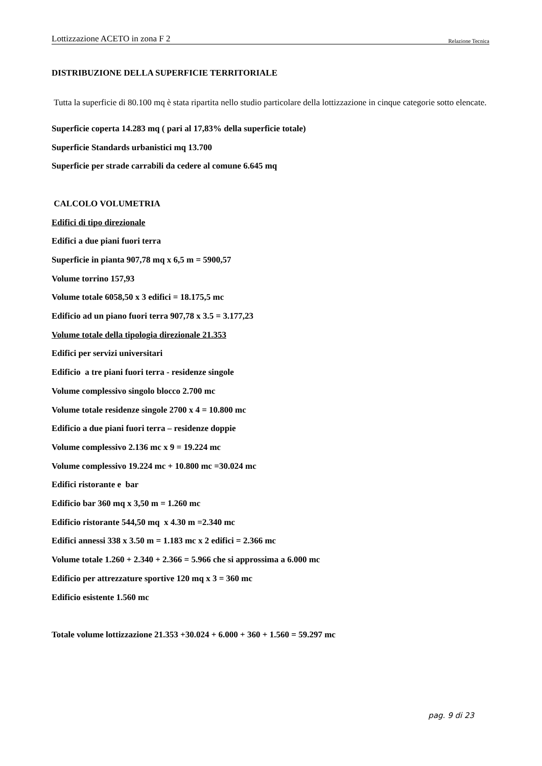Lottizzazione ACETO in zona F 2 Relazione Tecnica
DISTRIBUZIONE DELLA SUPERFICIE TERRITORIALE
Tutta la superficie di 80.100 mq è stata ripartita nello studio particolare della lottizzazione in cinque categorie sotto elencate.
Superficie coperta 14.283 mq ( pari al 17,83% della superficie totale)
Superficie Standards urbanistici mq 13.700
Superficie per strade carrabili da cedere al comune 6.645 mq
CALCOLO VOLUMETRIA
Edifici di tipo direzionale
Edifici a due piani fuori terra
Superficie in pianta 907,78 mq x 6,5 m = 5900,57
Volume torrino 157,93
Volume totale 6058,50 x 3 edifici = 18.175,5 mc
Edificio ad un piano fuori terra 907,78 x 3.5 = 3.177,23
Volume totale della tipologia direzionale 21.353
Edifici per servizi universitari
Edificio a tre piani fuori terra - residenze singole
Volume complessivo singolo blocco 2.700 mc
Volume totale residenze singole 2700 x 4 = 10.800 mc
Edificio a due piani fuori terra – residenze doppie
Volume complessivo 2.136 mc x 9 = 19.224 mc
Volume complessivo 19.224 mc + 10.800 mc =30.024 mc
Edifici ristorante e bar
Edificio bar 360 mq x 3,50 m = 1.260 mc
Edificio ristorante 544,50 mq x 4.30 m =2.340 mc
Edifici annessi 338 x 3.50 m = 1.183 mc x 2 edifici = 2.366 mc
Volume totale 1.260 + 2.340 + 2.366 = 5.966 che si approssima a 6.000 mc
Edificio per attrezzature sportive 120 mq x 3 = 360 mc
Edificio esistente 1.560 mc
Totale volume lottizzazione 21.353 +30.024 + 6.000 + 360 + 1.560 = 59.297 mc
pag. 9 di 23